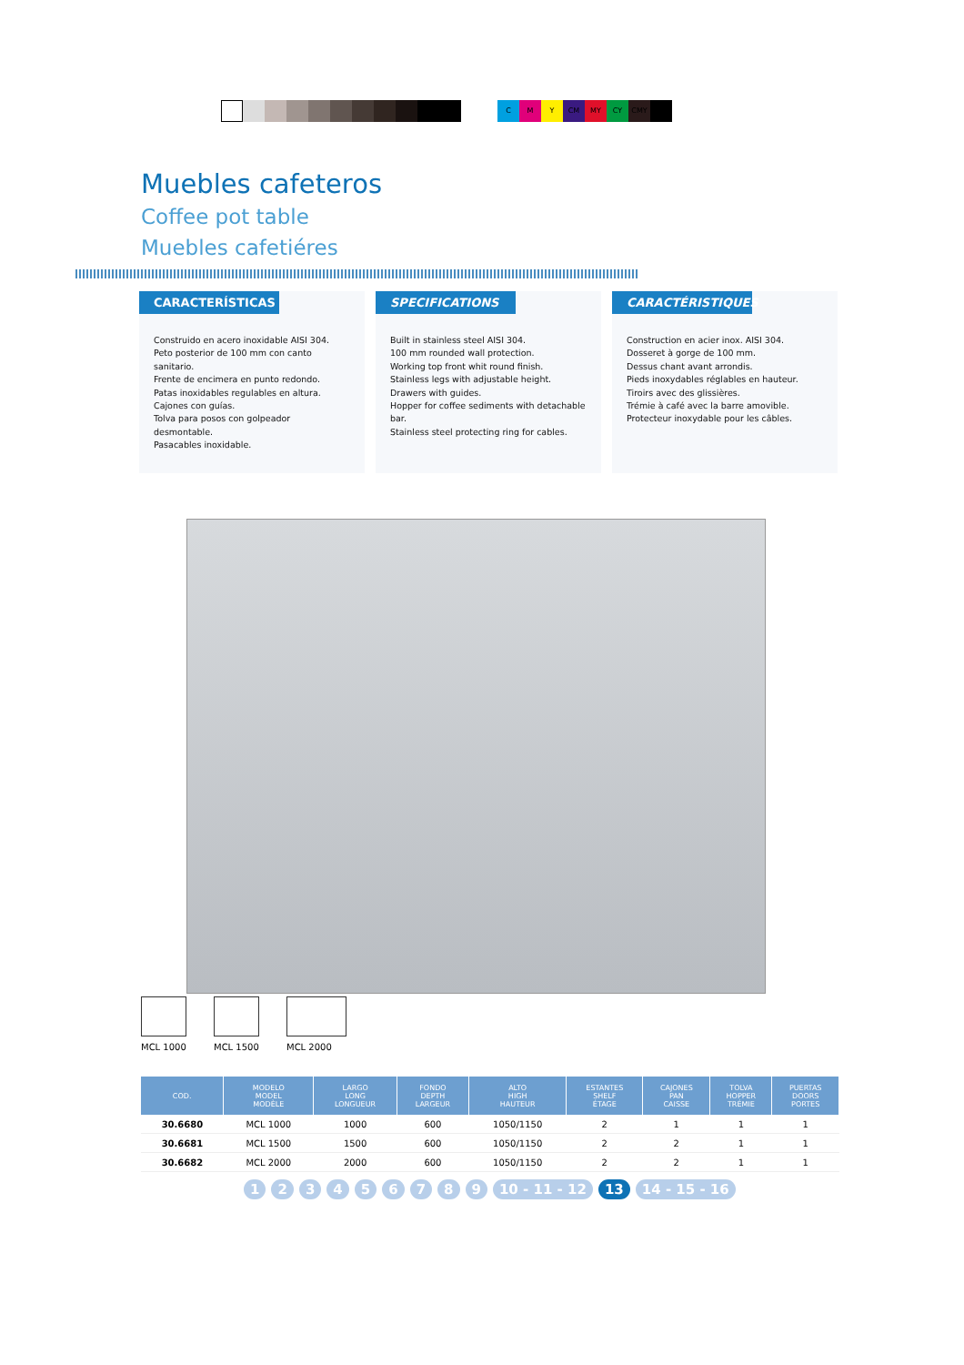C M Y CM MY CY CMY
Muebles cafeteros
Coffee pot table
Muebles cafetiéres
CARACTERÍSTICAS
Construido en acero inoxidable AISI 304.
Peto posterior de 100 mm con canto sanitario.
Frente de encimera en punto redondo.
Patas inoxidables regulables en altura.
Cajones con guías.
Tolva para posos con golpeador desmontable.
Pasacables inoxidable.
SPECIFICATIONS
Built in stainless steel AISI 304.
100 mm rounded wall protection.
Working top front whit round finish.
Stainless legs with adjustable height.
Drawers with guides.
Hopper for coffee sediments with detachable bar.
Stainless steel protecting ring for cables.
CARACTÉRISTIQUES
Construction en acier inox. AISI 304.
Dosseret à gorge de 100 mm.
Dessus chant avant arrondis.
Pieds inoxydables réglables en hauteur.
Tiroirs avec des glissières.
Trémie à café avec la barre amovible.
Protecteur inoxydable pour les câbles.
MCL 1000 MCL 1500 MCL 2000
| COD. | MODELO MODEL MODÈLE | LARGO LONG LONGUEUR | FONDO DEPTH LARGEUR | ALTO HIGH HAUTEUR | ESTANTES SHELF ÉTAGE | CAJONES PAN CAISSE | TOLVA HOPPER TRÉMIE | PUERTAS DOORS PORTES |
| --- | --- | --- | --- | --- | --- | --- | --- | --- |
| 30.6680 | MCL 1000 | 1000 | 600 | 1050/1150 | 2 | 1 | 1 | 1 |
| 30.6681 | MCL 1500 | 1500 | 600 | 1050/1150 | 2 | 2 | 1 | 1 |
| 30.6682 | MCL 2000 | 2000 | 600 | 1050/1150 | 2 | 2 | 1 | 1 |
1 2 3 4 5 6 7 8 9 10 - 11 - 12 13 14 - 15 - 16